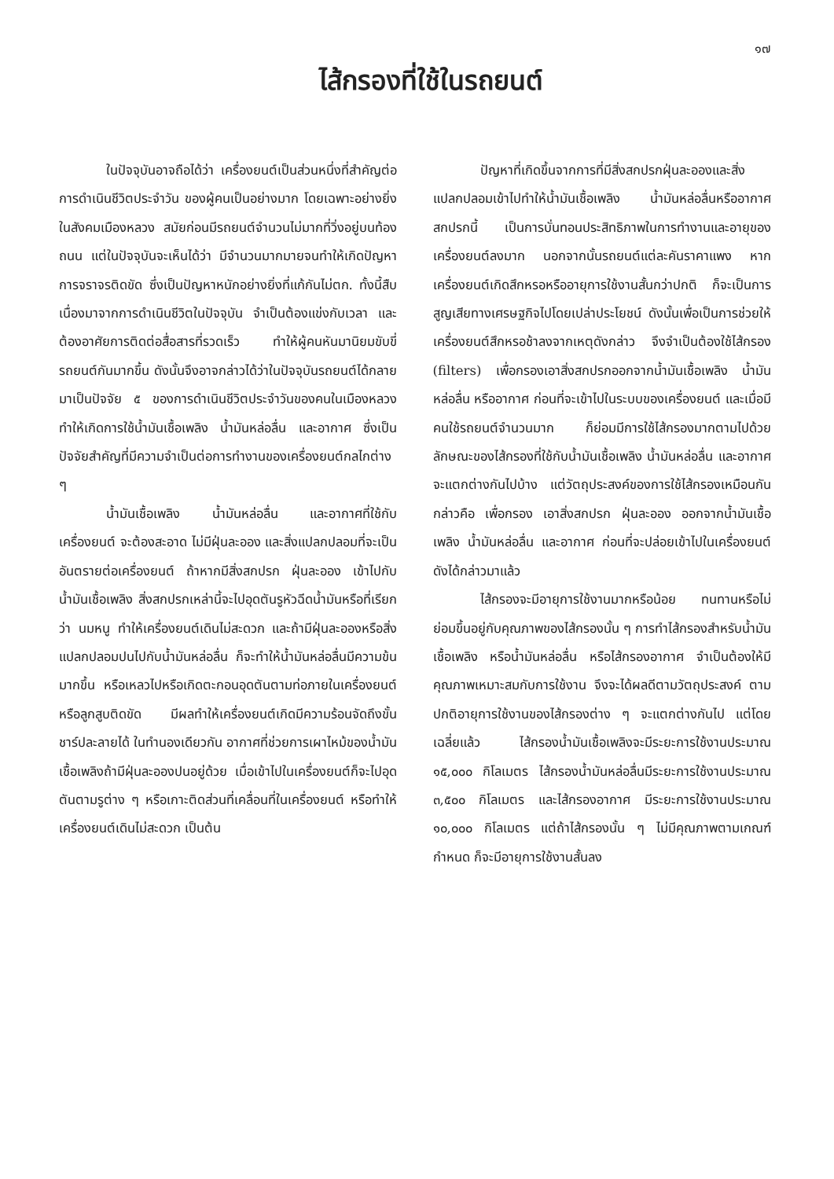๑๗
ไส้กรองที่ใช้ในรถยนต์
ในปัจจุบันอาจถือได้ว่า เครื่องยนต์เป็นส่วนหนึ่งที่สำคัญต่อการดำเนินชีวิตประจำวัน ของผู้คนเป็นอย่างมาก โดยเฉพาะอย่างยิ่งในสังคมเมืองหลวง สมัยก่อนมีรถยนต์จำนวนไม่มากที่วิ่งอยู่บนท้องถนน แต่ในปัจจุบันจะเห็นได้ว่า มีจำนวนมากมายจนทำให้เกิดปัญหาการจราจรติดขัด ซึ่งเป็นปัญหาหนักอย่างยิ่งที่แก้กันไม่ตก. ทั้งนี้สืบเนื่องมาจากการดำเนินชีวิตในปัจจุบัน จำเป็นต้องแข่งกับเวลา และต้องอาศัยการติดต่อสื่อสารที่รวดเร็ว ทำให้ผู้คนหันมานิยมขับขี่รถยนต์กันมากขึ้น ดังนั้นจึงอาจกล่าวได้ว่าในปัจจุบันรถยนต์ได้กลายมาเป็นปัจจัย ๕ ของการดำเนินชีวิตประจำวันของคนในเมืองหลวง ทำให้เกิดการใช้น้ำมันเชื้อเพลิง น้ำมันหล่อลื่น และอากาศ ซึ่งเป็นปัจจัยสำคัญที่มีความจำเป็นต่อการทำงานของเครื่องยนต์กลไกต่าง ๆ
น้ำมันเชื้อเพลิง น้ำมันหล่อลื่น และอากาศที่ใช้กับเครื่องยนต์ จะต้องสะอาด ไม่มีฝุ่นละออง และสิ่งแปลกปลอมที่จะเป็นอันตรายต่อเครื่องยนต์ ถ้าหากมีสิ่งสกปรก ฝุ่นละออง เข้าไปกับน้ำมันเชื้อเพลิง สิ่งสกปรกเหล่านี้จะไปอุดตันรูหัวฉีดน้ำมันหรือที่เรียกว่า นมหนู ทำให้เครื่องยนต์เดินไม่สะดวก และถ้ามีฝุ่นละอองหรือสิ่งแปลกปลอมปนไปกับน้ำมันหล่อลื่น ก็จะทำให้น้ำมันหล่อลื่นมีความข้นมากขึ้น หรือเหลวไปหรือเกิดตะกอนอุดตันตามท่อภายในเครื่องยนต์ หรือลูกสูบติดขัด มีผลทำให้เครื่องยนต์เกิดมีความร้อนจัดถึงขั้นชาร์ปละลายได้ ในทำนองเดียวกัน อากาศที่ช่วยการเผาไหม้ของน้ำมันเชื้อเพลิงถ้ามีฝุ่นละอองปนอยู่ด้วย เมื่อเข้าไปในเครื่องยนต์ก็จะไปอุดตันตามรูต่าง ๆ หรือเกาะติดส่วนที่เคลื่อนที่ในเครื่องยนต์ หรือทำให้เครื่องยนต์เดินไม่สะดวก เป็นต้น
ปัญหาที่เกิดขึ้นจากการที่มีสิ่งสกปรกฝุ่นละอองและสิ่งแปลกปลอมเข้าไปทำให้น้ำมันเชื้อเพลิง น้ำมันหล่อลื่นหรืออากาศสกปรกนี้ เป็นการบั่นทอนประสิทธิภาพในการทำงานและอายุของเครื่องยนต์ลงมาก นอกจากนั้นรถยนต์แต่ละคันราคาแพง หากเครื่องยนต์เกิดสึกหรอหรืออายุการใช้งานสั้นกว่าปกติ ก็จะเป็นการสูญเสียทางเศรษฐกิจไปโดยเปล่าประโยชน์ ดังนั้นเพื่อเป็นการช่วยให้เครื่องยนต์สึกหรอช้าลงจากเหตุดังกล่าว จึงจำเป็นต้องใช้ไส้กรอง (filters) เพื่อกรองเอาสิ่งสกปรกออกจากน้ำมันเชื้อเพลิง น้ำมันหล่อลื่น หรืออากาศ ก่อนที่จะเข้าไปในระบบของเครื่องยนต์ และเมื่อมีคนใช้รถยนต์จำนวนมาก ก็ย่อมมีการใช้ไส้กรองมากตามไปด้วย ลักษณะของไส้กรองที่ใช้กับน้ำมันเชื้อเพลิง น้ำมันหล่อลื่น และอากาศ จะแตกต่างกันไปบ้าง แต่วัตถุประสงค์ของการใช้ไส้กรองเหมือนกัน กล่าวคือ เพื่อกรอง เอาสิ่งสกปรก ฝุ่นละออง ออกจากน้ำมันเชื้อเพลิง น้ำมันหล่อลื่น และอากาศ ก่อนที่จะปล่อยเข้าไปในเครื่องยนต์ ดังได้กล่าวมาแล้ว
ไส้กรองจะมีอายุการใช้งานมากหรือน้อย ทนทานหรือไม่ ย่อมขึ้นอยู่กับคุณภาพของไส้กรองนั้น ๆ การทำไส้กรองสำหรับน้ำมันเชื้อเพลิง หรือน้ำมันหล่อลื่น หรือไส้กรองอากาศ จำเป็นต้องให้มีคุณภาพเหมาะสมกับการใช้งาน จึงจะได้ผลดีตามวัตถุประสงค์ ตามปกติอายุการใช้งานของไส้กรองต่าง ๆ จะแตกต่างกันไป แต่โดยเฉลี่ยแล้ว ไส้กรองน้ำมันเชื้อเพลิงจะมีระยะการใช้งานประมาณ ๑๕,๐๐๐ กิโลเมตร ไส้กรองน้ำมันหล่อลื่นมีระยะการใช้งานประมาณ ๓,๕๐๐ กิโลเมตร และไส้กรองอากาศ มีระยะการใช้งานประมาณ ๑๐,๐๐๐ กิโลเมตร แต่ถ้าไส้กรองนั้น ๆ ไม่มีคุณภาพตามเกณฑ์กำหนด ก็จะมีอายุการใช้งานสั้นลง